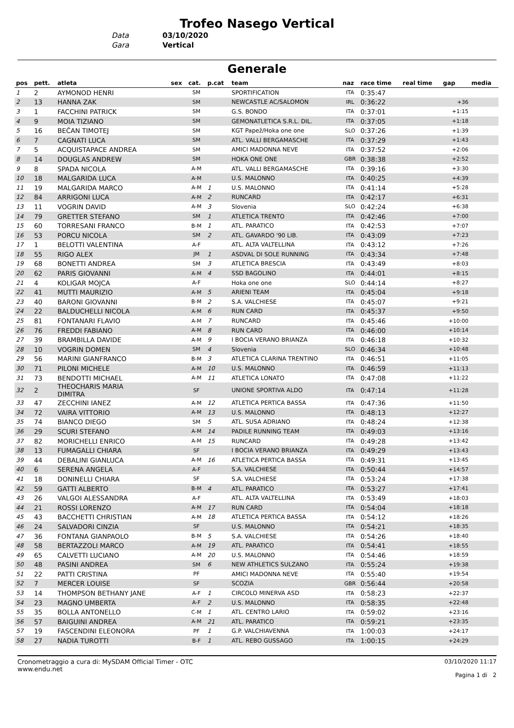Trofeo Nasego Vertical
Data 03/10/2020
Gara Vertical
Generale
| pos | pett. | atleta | sex | cat. | p.cat | team | naz | race time | real time | gap | media |
| --- | --- | --- | --- | --- | --- | --- | --- | --- | --- | --- | --- |
| 1 | 2 | AYMONOD HENRI | | SM | | SPORTIFICATION | ITA | 0:35:47 | | | |
| 2 | 13 | HANNA ZAK | | SM | | NEWCASTLE AC/SALOMON | IRL | 0:36:22 | | +36 | |
| 3 | 1 | FACCHINI PATRICK | | SM | | G.S. BONDO | ITA | 0:37:01 | | +1:15 | |
| 4 | 9 | MOIA TIZIANO | | SM | | GEMONATLETICA S.R.L. DIL. | ITA | 0:37:05 | | +1:18 | |
| 5 | 16 | BEČAN TIMOTEJ | | SM | | KGT Papež/Hoka one one | SLO | 0:37:26 | | +1:39 | |
| 6 | 7 | CAGNATI LUCA | | SM | | ATL. VALLI BERGAMASCHE | ITA | 0:37:29 | | +1:43 | |
| 7 | 5 | ACQUISTAPACE ANDREA | | SM | | AMICI MADONNA NEVE | ITA | 0:37:52 | | +2:06 | |
| 8 | 14 | DOUGLAS ANDREW | | SM | | HOKA ONE ONE | GBR | 0:38:38 | | +2:52 | |
| 9 | 8 | SPADA NICOLA | | A-M | | ATL. VALLI BERGAMASCHE | ITA | 0:39:16 | | +3:30 | |
| 10 | 18 | MALGARIDA LUCA | | A-M | | U.S. MALONNO | ITA | 0:40:25 | | +4:39 | |
| 11 | 19 | MALGARIDA MARCO | | A-M | 1 | U.S. MALONNO | ITA | 0:41:14 | | +5:28 | |
| 12 | 84 | ARRIGONI LUCA | | A-M | 2 | RUNCARD | ITA | 0:42:17 | | +6:31 | |
| 13 | 11 | VOGRIN DAVID | | A-M | 3 | Slovenia | SLO | 0:42:24 | | +6:38 | |
| 14 | 79 | GRETTER STEFANO | | SM | 1 | ATLETICA TRENTO | ITA | 0:42:46 | | +7:00 | |
| 15 | 60 | TORRESANI FRANCO | | B-M | 1 | ATL. PARATICO | ITA | 0:42:53 | | +7:07 | |
| 16 | 53 | PORCU NICOLA | | SM | 2 | ATL. GAVARDO '90 LIB. | ITA | 0:43:09 | | +7:23 | |
| 17 | 1 | BELOTTI VALENTINA | | A-F | | ATL. ALTA VALTELLINA | ITA | 0:43:12 | | +7:26 | |
| 18 | 55 | RIGO ALEX | | JM | 1 | ASDVAL DI SOLE RUNNING | ITA | 0:43:34 | | +7:48 | |
| 19 | 68 | BONETTI ANDREA | | SM | 3 | ATLETICA BRESCIA | ITA | 0:43:49 | | +8:03 | |
| 20 | 62 | PARIS GIOVANNI | | A-M | 4 | SSD BAGOLINO | ITA | 0:44:01 | | +8:15 | |
| 21 | 4 | KOLIGAR MOJCA | | A-F | | Hoka one one | SLO | 0:44:14 | | +8:27 | |
| 22 | 41 | MUTTI MAURIZIO | | A-M | 5 | ARIENI TEAM | ITA | 0:45:04 | | +9:18 | |
| 23 | 40 | BARONI GIOVANNI | | B-M | 2 | S.A. VALCHIESE | ITA | 0:45:07 | | +9:21 | |
| 24 | 22 | BALDUCHELLI NICOLA | | A-M | 6 | RUN CARD | ITA | 0:45:37 | | +9:50 | |
| 25 | 81 | FONTANARI FLAVIO | | A-M | 7 | RUNCARD | ITA | 0:45:46 | | +10:00 | |
| 26 | 76 | FREDDI FABIANO | | A-M | 8 | RUN CARD | ITA | 0:46:00 | | +10:14 | |
| 27 | 39 | BRAMBILLA DAVIDE | | A-M | 9 | I BOCIA VERANO BRIANZA | ITA | 0:46:18 | | +10:32 | |
| 28 | 10 | VOGRIN DOMEN | | SM | 4 | Slovenia | SLO | 0:46:34 | | +10:48 | |
| 29 | 56 | MARINI GIANFRANCO | | B-M | 3 | ATLETICA CLARINA TRENTINO | ITA | 0:46:51 | | +11:05 | |
| 30 | 71 | PILONI MICHELE | | A-M | 10 | U.S. MALONNO | ITA | 0:46:59 | | +11:13 | |
| 31 | 73 | BENDOTTI MICHAEL | | A-M | 11 | ATLETICA LONATO | ITA | 0:47:08 | | +11:22 | |
| 32 | 2 | THEOCHARIS MARIA DIMITRA | | SF | | UNIONE SPORTIVA ALDO | ITA | 0:47:14 | | +11:28 | |
| 33 | 47 | ZECCHINI IANEZ | | A-M | 12 | ATLETICA PERTICA BASSA | ITA | 0:47:36 | | +11:50 | |
| 34 | 72 | VAIRA VITTORIO | | A-M | 13 | U.S. MALONNO | ITA | 0:48:13 | | +12:27 | |
| 35 | 74 | BIANCO DIEGO | | SM | 5 | ATL. SUSA ADRIANO | ITA | 0:48:24 | | +12:38 | |
| 36 | 29 | SCURI STEFANO | | A-M | 14 | PADILE RUNNING TEAM | ITA | 0:49:03 | | +13:16 | |
| 37 | 82 | MORICHELLI ENRICO | | A-M | 15 | RUNCARD | ITA | 0:49:28 | | +13:42 | |
| 38 | 13 | FUMAGALLI CHIARA | | SF | | I BOCIA VERANO BRIANZA | ITA | 0:49:29 | | +13:43 | |
| 39 | 44 | DEBALINI GIANLUCA | | A-M | 16 | ATLETICA PERTICA BASSA | ITA | 0:49:31 | | +13:45 | |
| 40 | 6 | SERENA ANGELA | | A-F | | S.A. VALCHIESE | ITA | 0:50:44 | | +14:57 | |
| 41 | 18 | DONINELLI CHIARA | | SF | | S.A. VALCHIESE | ITA | 0:53:24 | | +17:38 | |
| 42 | 59 | GATTI ALBERTO | | B-M | 4 | ATL. PARATICO | ITA | 0:53:27 | | +17:41 | |
| 43 | 26 | VALGOI ALESSANDRA | | A-F | | ATL. ALTA VALTELLINA | ITA | 0:53:49 | | +18:03 | |
| 44 | 21 | ROSSI LORENZO | | A-M | 17 | RUN CARD | ITA | 0:54:04 | | +18:18 | |
| 45 | 43 | BACCHETTI CHRISTIAN | | A-M | 18 | ATLETICA PERTICA BASSA | ITA | 0:54:12 | | +18:26 | |
| 46 | 24 | SALVADORI CINZIA | | SF | | U.S. MALONNO | ITA | 0:54:21 | | +18:35 | |
| 47 | 36 | FONTANA GIANPAOLO | | B-M | 5 | S.A. VALCHIESE | ITA | 0:54:26 | | +18:40 | |
| 48 | 58 | BERTAZZOLI MARCO | | A-M | 19 | ATL. PARATICO | ITA | 0:54:41 | | +18:55 | |
| 49 | 65 | CALVETTI LUCIANO | | A-M | 20 | U.S. MALONNO | ITA | 0:54:46 | | +18:59 | |
| 50 | 48 | PASINI ANDREA | | SM | 6 | NEW ATHLETICS SULZANO | ITA | 0:55:24 | | +19:38 | |
| 51 | 22 | PATTI CRISTINA | | PF | | AMICI MADONNA NEVE | ITA | 0:55:40 | | +19:54 | |
| 52 | 7 | MERCER LOUISE | | SF | | SCOZIA | GBR | 0:56:44 | | +20:58 | |
| 53 | 14 | THOMPSON BETHANY JANE | | A-F | 1 | CIRCOLO MINERVA ASD | ITA | 0:58:23 | | +22:37 | |
| 54 | 23 | MAGNO UMBERTA | | A-F | 2 | U.S. MALONNO | ITA | 0:58:35 | | +22:48 | |
| 55 | 35 | BOLLA ANTONELLO | | C-M | 1 | ATL. CENTRO LARIO | ITA | 0:59:02 | | +23:16 | |
| 56 | 57 | BAIGUINI ANDREA | | A-M | 21 | ATL. PARATICO | ITA | 0:59:21 | | +23:35 | |
| 57 | 19 | FASCENDINI ELEONORA | | PF | 1 | G.P. VALCHIAVENNA | ITA | 1:00:03 | | +24:17 | |
| 58 | 27 | NADIA TUROTTI | | B-F | 1 | ATL. REBO GUSSAGO | ITA | 1:00:15 | | +24:29 | |
Cronometraggio a cura di: MySDAM Official Timer - OTC
www.endu.net
03/10/2020 11:17
Pagina 1 di 2